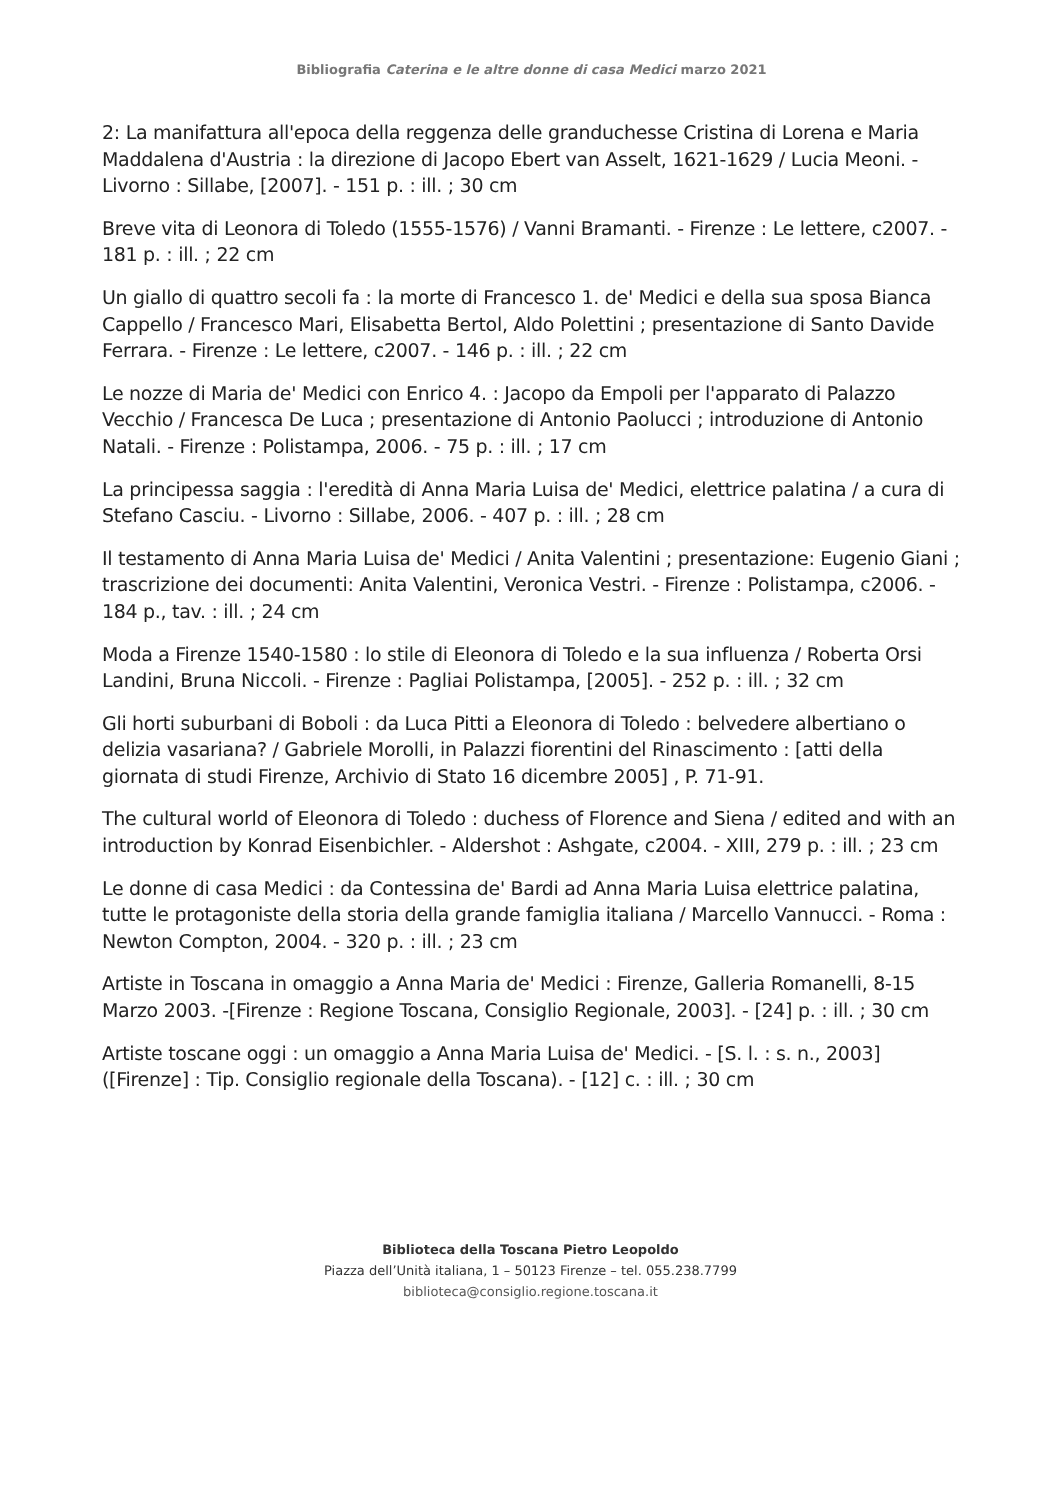Bibliografia Caterina e le altre donne di casa Medici marzo 2021
2: La manifattura all'epoca della reggenza delle granduchesse Cristina di Lorena e Maria Maddalena d'Austria : la direzione di Jacopo Ebert van Asselt, 1621-1629 / Lucia Meoni. - Livorno : Sillabe, [2007]. - 151 p. : ill. ; 30 cm
Breve vita di Leonora di Toledo (1555-1576) / Vanni Bramanti. - Firenze : Le lettere, c2007. - 181 p. : ill. ; 22 cm
Un giallo di quattro secoli fa : la morte di Francesco 1. de' Medici e della sua sposa Bianca Cappello / Francesco Mari, Elisabetta Bertol, Aldo Polettini ; presentazione di Santo Davide Ferrara. - Firenze : Le lettere, c2007. - 146 p. : ill. ; 22 cm
Le nozze di Maria de' Medici con Enrico 4. : Jacopo da Empoli per l'apparato di Palazzo Vecchio / Francesca De Luca ; presentazione di Antonio Paolucci ; introduzione di Antonio Natali. - Firenze : Polistampa, 2006. - 75 p. : ill. ; 17 cm
La principessa saggia : l'eredità di Anna Maria Luisa de' Medici, elettrice palatina / a cura di Stefano Casciu. - Livorno : Sillabe, 2006. - 407 p. : ill. ; 28 cm
Il testamento di Anna Maria Luisa de' Medici / Anita Valentini ; presentazione: Eugenio Giani ; trascrizione dei documenti: Anita Valentini, Veronica Vestri. - Firenze : Polistampa, c2006. - 184 p., tav. : ill. ; 24 cm
Moda a Firenze 1540-1580 : lo stile di Eleonora di Toledo e la sua influenza / Roberta Orsi Landini, Bruna Niccoli. - Firenze : Pagliai Polistampa, [2005]. - 252 p. : ill. ; 32 cm
Gli horti suburbani di Boboli : da Luca Pitti a Eleonora di Toledo : belvedere albertiano o delizia vasariana? / Gabriele Morolli, in Palazzi fiorentini del Rinascimento : [atti della giornata di studi Firenze, Archivio di Stato 16 dicembre 2005] , P. 71-91.
The cultural world of Eleonora di Toledo : duchess of Florence and Siena / edited and with an introduction by Konrad Eisenbichler. - Aldershot : Ashgate, c2004. - XIII, 279 p. : ill. ; 23 cm
Le donne di casa Medici : da Contessina de' Bardi ad Anna Maria Luisa elettrice palatina, tutte le protagoniste della storia della grande famiglia italiana / Marcello Vannucci. - Roma : Newton Compton, 2004. - 320 p. : ill. ; 23 cm
Artiste in Toscana in omaggio a Anna Maria de' Medici : Firenze, Galleria Romanelli, 8-15 Marzo 2003. -[Firenze : Regione Toscana, Consiglio Regionale, 2003]. - [24] p. : ill. ; 30 cm
Artiste toscane oggi : un omaggio a Anna Maria Luisa de' Medici. - [S. l. : s. n., 2003] ([Firenze] : Tip. Consiglio regionale della Toscana). - [12] c. : ill. ; 30 cm
Biblioteca della Toscana Pietro Leopoldo
Piazza dell’Unità italiana, 1 – 50123 Firenze – tel. 055.238.7799
biblioteca@consiglio.regione.toscana.it